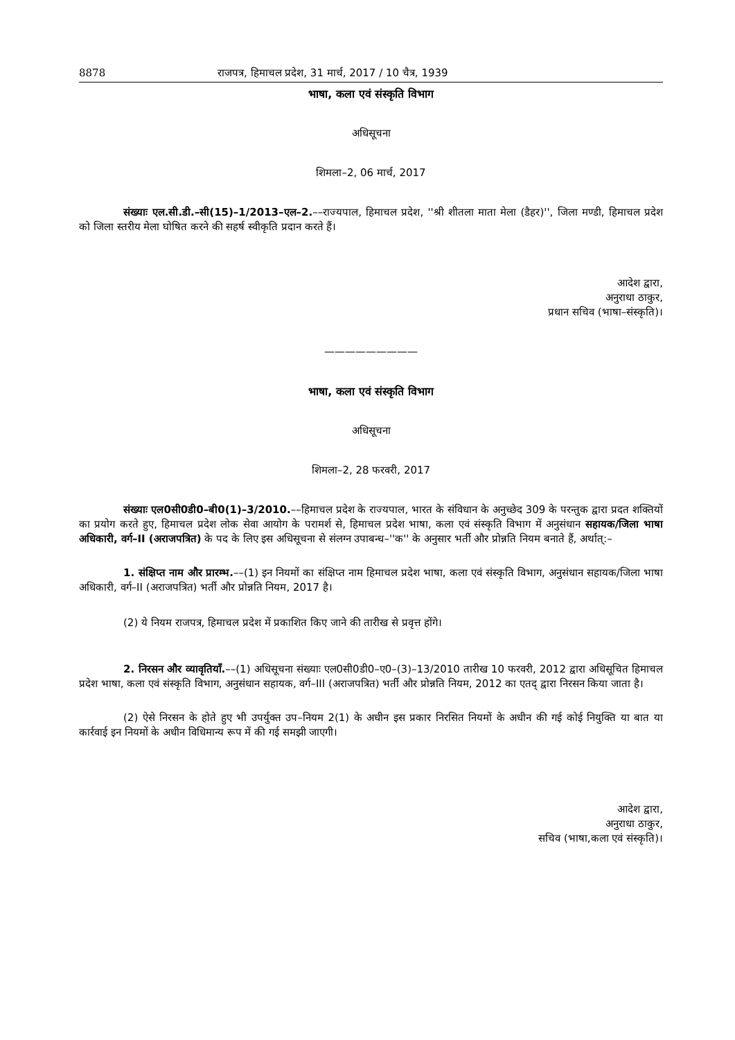8878 राजपत्र, हिमाचल प्रदेश, 31 मार्च, 2017 / 10 चैत्र, 1939
भाषा, कला एवं संस्कृति विभाग
अधिसूचना
शिमला–2, 06 मार्च, 2017
संख्याः एल.सी.डी.–सी(15)–1/2013–एल–2.––राज्यपाल, हिमाचल प्रदेश, ''श्री शीतला माता मेला (डैहर)'', जिला मण्डी, हिमाचल प्रदेश को जिला स्तरीय मेला घोषित करने की सहर्ष स्वीकृति प्रदान करते हैं।
आदेश द्वारा,
अनुराधा ठाकुर,
प्रधान सचिव (भाषा–संस्कृति)।
—————————
भाषा, कला एवं संस्कृति विभाग
अधिसूचना
शिमला–2, 28 फरवरी, 2017
संख्याः एल0सी0डी0–बी0(1)–3/2010.––हिमाचल प्रदेश के राज्यपाल, भारत के संविधान के अनुच्छेद 309 के परन्तुक द्वारा प्रदत शक्तियों का प्रयोग करते हुए, हिमाचल प्रदेश लोक सेवा आयोग के परामर्श से, हिमाचल प्रदेश भाषा, कला एवं संस्कृति विभाग में अनुसंधान सहायक/जिला भाषा अधिकारी, वर्ग–II (अराजपत्रित) के पद के लिए इस अधिसूचना से संलग्न उपाबन्ध–''क'' के अनुसार भर्ती और प्रोन्नति नियम बनाते हैं, अर्थात्:–
1. संक्षिप्त नाम और प्रारम्भ.––(1) इन नियमों का संक्षिप्त नाम हिमाचल प्रदेश भाषा, कला एवं संस्कृति विभाग, अनुसंधान सहायक/जिला भाषा अधिकारी, वर्ग–II (अराजपत्रित) भर्ती और प्रोन्नति नियम, 2017 है।
(2) ये नियम राजपत्र, हिमाचल प्रदेश में प्रकाशित किए जाने की तारीख से प्रवृत्त होंगे।
2. निरसन और व्यावृतियाँ.––(1) अधिसूचना संख्याः एल0सी0डी0–ए0–(3)–13/2010 तारीख 10 फरवरी, 2012 द्वारा अधिसूचित हिमाचल प्रदेश भाषा, कला एवं संस्कृति विभाग, अनुसंधान सहायक, वर्ग–III (अराजपत्रित) भर्ती और प्रोन्नति नियम, 2012 का एतद् द्वारा निरसन किया जाता है।
(2) ऐसे निरसन के होते हुए भी उपर्युक्त उप–नियम 2(1) के अधीन इस प्रकार निरसित नियमों के अधीन की गई कोई नियुक्ति या बात या कार्रवाई इन नियमों के अधीन विधिमान्य रूप में की गई समझी जाएगी।
आदेश द्वारा,
अनुराधा ठाकुर,
सचिव (भाषा,कला एवं संस्कृति)।